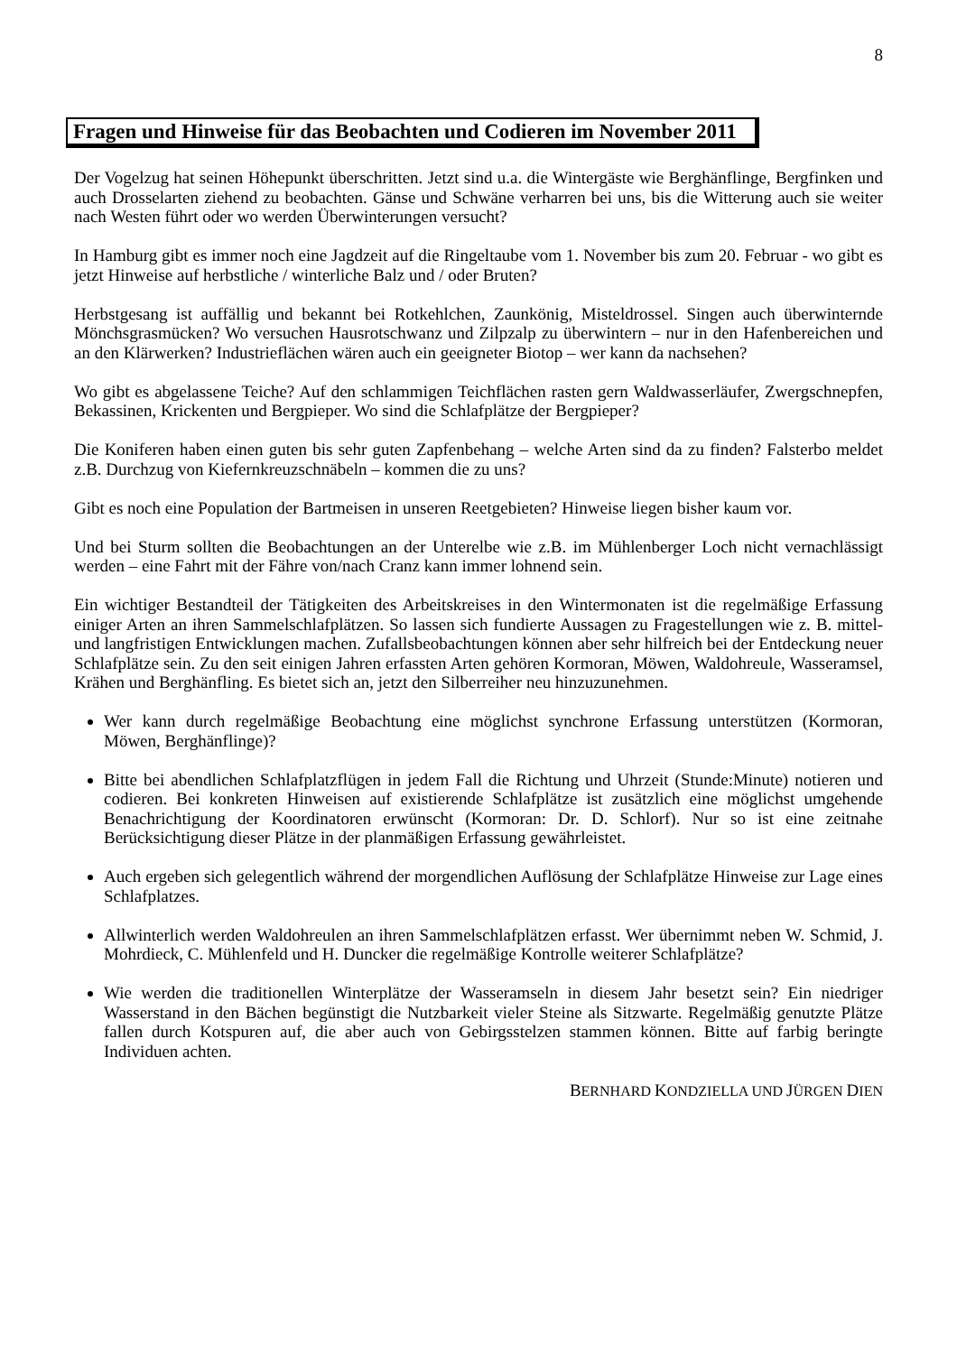8
Fragen und Hinweise für das Beobachten und Codieren im November 2011
Der Vogelzug hat seinen Höhepunkt überschritten. Jetzt sind u.a. die Wintergäste wie Berghänflinge, Bergfinken und auch Drosselarten ziehend zu beobachten. Gänse und Schwäne verharren bei uns, bis die Witterung auch sie weiter nach Westen führt oder wo werden Überwinterungen versucht?
In Hamburg gibt es immer noch eine Jagdzeit auf die Ringeltaube vom 1. November bis zum 20. Februar - wo gibt es jetzt Hinweise auf herbstliche / winterliche Balz und / oder Bruten?
Herbstgesang ist auffällig und bekannt bei Rotkehlchen, Zaunkönig, Misteldrossel. Singen auch überwinternde Mönchsgrasmücken? Wo versuchen Hausrotschwanz und Zilpzalp zu überwintern – nur in den Hafenbereichen und an den Klärwerken? Industrieflächen wären auch ein geeigneter Biotop – wer kann da nachsehen?
Wo gibt es abgelassene Teiche? Auf den schlammigen Teichflächen rasten gern Waldwasserläufer, Zwergschnepfen, Bekassinen, Krickenten und Bergpieper. Wo sind die Schlafplätze der Bergpieper?
Die Koniferen haben einen guten bis sehr guten Zapfenbehang – welche Arten sind da zu finden? Falsterbo meldet z.B. Durchzug von Kiefernkreuzschnäbeln – kommen die zu uns?
Gibt es noch eine Population der Bartmeisen in unseren Reetgebieten? Hinweise liegen bisher kaum vor.
Und bei Sturm sollten die Beobachtungen an der Unterelbe wie z.B. im Mühlenberger Loch nicht vernachlässigt werden – eine Fahrt mit der Fähre von/nach Cranz kann immer lohnend sein.
Ein wichtiger Bestandteil der Tätigkeiten des Arbeitskreises in den Wintermonaten ist die regelmäßige Erfassung einiger Arten an ihren Sammelschlafplätzen. So lassen sich fundierte Aussagen zu Fragestellungen wie z. B. mittel- und langfristigen Entwicklungen machen. Zufallsbeobachtungen können aber sehr hilfreich bei der Entdeckung neuer Schlafplätze sein. Zu den seit einigen Jahren erfassten Arten gehören Kormoran, Möwen, Waldohreule, Wasseramsel, Krähen und Berghänfling. Es bietet sich an, jetzt den Silberreiher neu hinzuzunehmen.
Wer kann durch regelmäßige Beobachtung eine möglichst synchrone Erfassung unterstützen (Kormoran, Möwen, Berghänflinge)?
Bitte bei abendlichen Schlafplatzflügen in jedem Fall die Richtung und Uhrzeit (Stunde:Minute) notieren und codieren. Bei konkreten Hinweisen auf existierende Schlafplätze ist zusätzlich eine möglichst umgehende Benachrichtigung der Koordinatoren erwünscht (Kormoran: Dr. D. Schlorf). Nur so ist eine zeitnahe Berücksichtigung dieser Plätze in der planmäßigen Erfassung gewährleistet.
Auch ergeben sich gelegentlich während der morgendlichen Auflösung der Schlafplätze Hinweise zur Lage eines Schlafplatzes.
Allwinterlich werden Waldohreulen an ihren Sammelschlafplätzen erfasst. Wer übernimmt neben W. Schmid, J. Mohrdieck, C. Mühlenfeld und H. Duncker die regelmäßige Kontrolle weiterer Schlafplätze?
Wie werden die traditionellen Winterplätze der Wasseramseln in diesem Jahr besetzt sein? Ein niedriger Wasserstand in den Bächen begünstigt die Nutzbarkeit vieler Steine als Sitzwarte. Regelmäßig genutzte Plätze fallen durch Kotspuren auf, die aber auch von Gebirgsstelzen stammen können. Bitte auf farbig beringte Individuen achten.
BERNHARD KONDZIELLA UND JÜRGEN DIEN